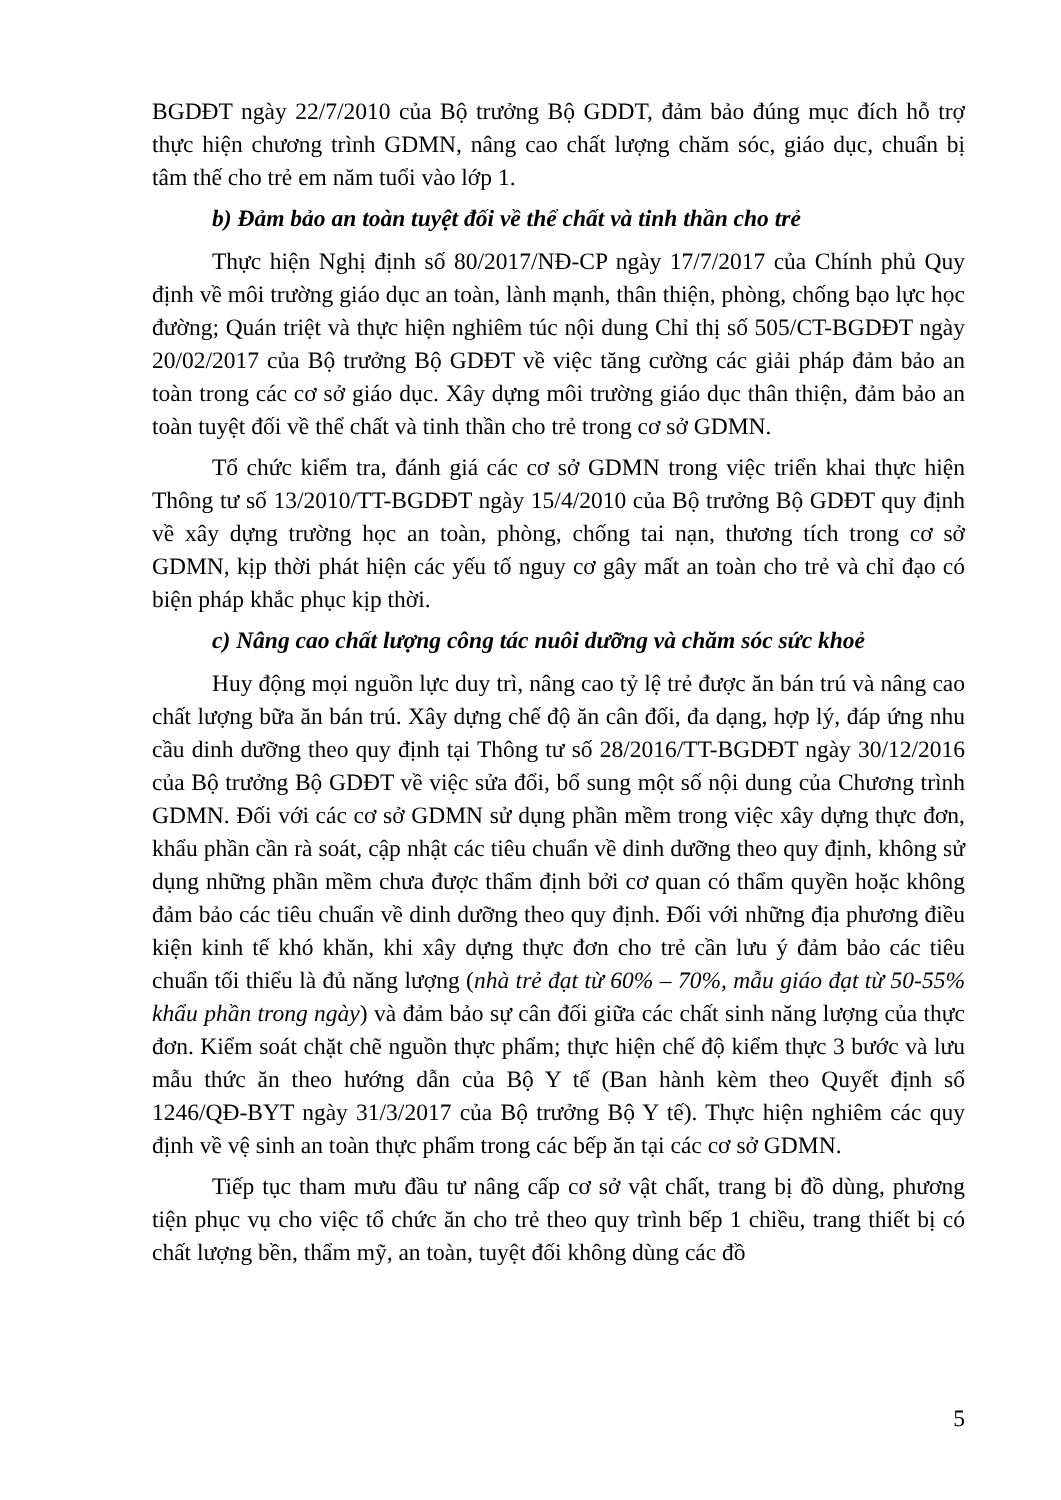BGDĐT ngày 22/7/2010 của Bộ trưởng Bộ GDDT, đảm bảo đúng mục đích hỗ trợ thực hiện chương trình GDMN, nâng cao chất lượng chăm sóc, giáo dục, chuẩn bị tâm thế cho trẻ em năm tuổi vào lớp 1.
b) Đảm bảo an toàn tuyệt đối về thể chất và tinh thần cho trẻ
Thực hiện Nghị định số 80/2017/NĐ-CP ngày 17/7/2017 của Chính phủ Quy định về môi trường giáo dục an toàn, lành mạnh, thân thiện, phòng, chống bạo lực học đường; Quán triệt và thực hiện nghiêm túc nội dung Chỉ thị số 505/CT-BGDĐT ngày 20/02/2017 của Bộ trưởng Bộ GDĐT về việc tăng cường các giải pháp đảm bảo an toàn trong các cơ sở giáo dục. Xây dựng môi trường giáo dục thân thiện, đảm bảo an toàn tuyệt đối về thể chất và tinh thần cho trẻ trong cơ sở GDMN.
Tổ chức kiểm tra, đánh giá các cơ sở GDMN trong việc triển khai thực hiện Thông tư số 13/2010/TT-BGDĐT ngày 15/4/2010 của Bộ trưởng Bộ GDĐT quy định về xây dựng trường học an toàn, phòng, chống tai nạn, thương tích trong cơ sở GDMN, kịp thời phát hiện các yếu tố nguy cơ gây mất an toàn cho trẻ và chỉ đạo có biện pháp khắc phục kịp thời.
c) Nâng cao chất lượng công tác nuôi dưỡng và chăm sóc sức khoẻ
Huy động mọi nguồn lực duy trì, nâng cao tỷ lệ trẻ được ăn bán trú và nâng cao chất lượng bữa ăn bán trú. Xây dựng chế độ ăn cân đối, đa dạng, hợp lý, đáp ứng nhu cầu dinh dưỡng theo quy định tại Thông tư số 28/2016/TT-BGDĐT ngày 30/12/2016 của Bộ trưởng Bộ GDĐT về việc sửa đổi, bổ sung một số nội dung của Chương trình GDMN. Đối với các cơ sở GDMN sử dụng phần mềm trong việc xây dựng thực đơn, khẩu phần cần rà soát, cập nhật các tiêu chuẩn về dinh dưỡng theo quy định, không sử dụng những phần mềm chưa được thẩm định bởi cơ quan có thẩm quyền hoặc không đảm bảo các tiêu chuẩn về dinh dưỡng theo quy định. Đối với những địa phương điều kiện kinh tế khó khăn, khi xây dựng thực đơn cho trẻ cần lưu ý đảm bảo các tiêu chuẩn tối thiểu là đủ năng lượng (nhà trẻ đạt từ 60% – 70%, mẫu giáo đạt từ 50-55% khẩu phần trong ngày) và đảm bảo sự cân đối giữa các chất sinh năng lượng của thực đơn. Kiểm soát chặt chẽ nguồn thực phẩm; thực hiện chế độ kiểm thực 3 bước và lưu mẫu thức ăn theo hướng dẫn của Bộ Y tế (Ban hành kèm theo Quyết định số 1246/QĐ-BYT ngày 31/3/2017 của Bộ trưởng Bộ Y tế). Thực hiện nghiêm các quy định về vệ sinh an toàn thực phẩm trong các bếp ăn tại các cơ sở GDMN.
Tiếp tục tham mưu đầu tư nâng cấp cơ sở vật chất, trang bị đồ dùng, phương tiện phục vụ cho việc tổ chức ăn cho trẻ theo quy trình bếp 1 chiều, trang thiết bị có chất lượng bền, thẩm mỹ, an toàn, tuyệt đối không dùng các đồ
5